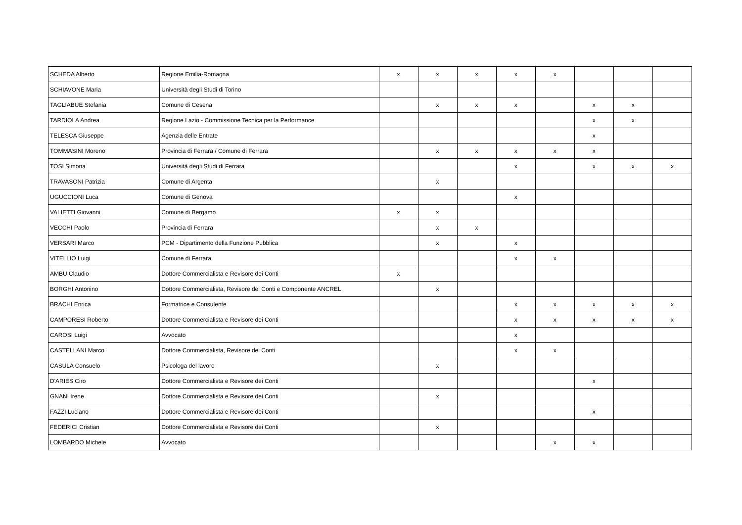| SCHEDA Alberto | Regione Emilia-Romagna | x | x | x | x | x | | | |
| SCHIAVONE Maria | Università degli Studi di Torino | | | | | | | | |
| TAGLIABUE Stefania | Comune di Cesena | | x | x | x | | x | x | |
| TARDIOLA Andrea | Regione Lazio - Commissione Tecnica per la Performance | | | | | | x | x | |
| TELESCA Giuseppe | Agenzia delle Entrate | | | | | | x | | |
| TOMMASINI Moreno | Provincia di Ferrara / Comune di Ferrara | | x | x | x | x | x | | |
| TOSI Simona | Università degli Studi di Ferrara | | | | x | | x | x | x |
| TRAVASONI Patrizia | Comune di Argenta | | x | | | | | | |
| UGUCCIONI Luca | Comune di Genova | | | | x | | | | |
| VALIETTI Giovanni | Comune di Bergamo | x | x | | | | | | |
| VECCHI Paolo | Provincia di Ferrara | | x | x | | | | | |
| VERSARI Marco | PCM - Dipartimento della Funzione Pubblica | | x | | x | | | | |
| VITELLIO Luigi | Comune di Ferrara | | | | x | x | | | |
| AMBU Claudio | Dottore Commercialista e Revisore dei Conti | x | | | | | | | |
| BORGHI Antonino | Dottore Commercialista, Revisore dei Conti e Componente ANCREL | | x | | | | | | |
| BRACHI Enrica | Formatrice e Consulente | | | | x | x | x | x | x |
| CAMPORESI Roberto | Dottore Commercialista e Revisore dei Conti | | | | x | x | x | x | x |
| CAROSI Luigi | Avvocato | | | | x | | | | |
| CASTELLANI Marco | Dottore Commercialista, Revisore dei Conti | | | | x | x | | | |
| CASULA Consuelo | Psicologa del lavoro | | x | | | | | | |
| D'ARIES Ciro | Dottore Commercialista e Revisore dei Conti | | | | | | x | | |
| GNANI Irene | Dottore Commercialista e Revisore dei Conti | | x | | | | | | |
| FAZZI Luciano | Dottore Commercialista e Revisore dei Conti | | | | | | x | | |
| FEDERICI Cristian | Dottore Commercialista e Revisore dei Conti | | x | | | | | | |
| LOMBARDO Michele | Avvocato | | | | | x | x | | |